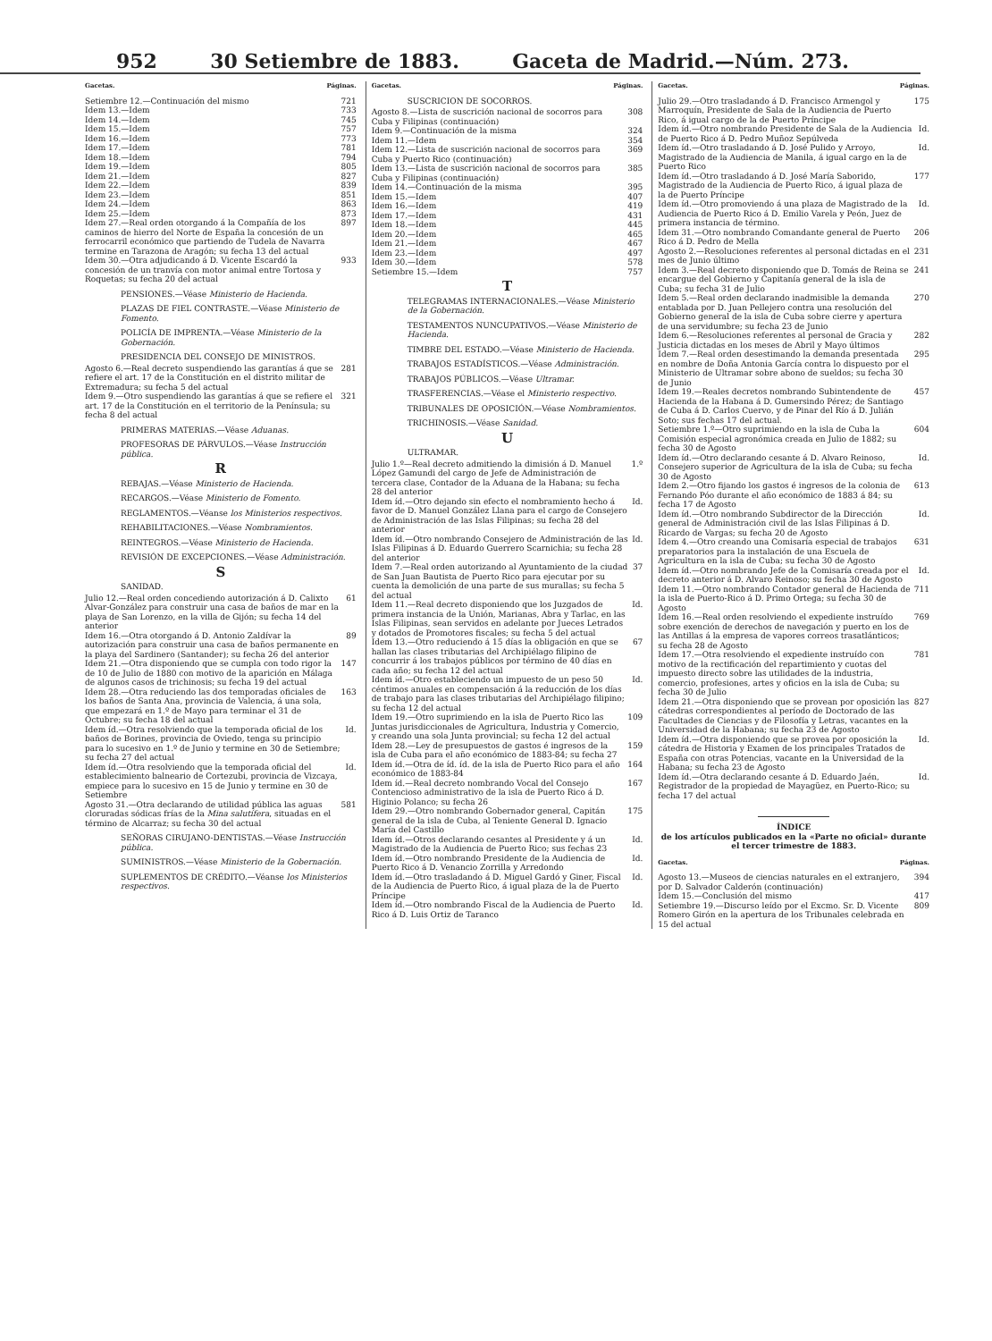952 30 Setiembre de 1883. Gaceta de Madrid.—Núm. 273.
Gacetas. Páginas.
Setiembre 12.—Continuación del mismo 721
Idem 13.—Idem 733
Idem 14.—Idem 745
Idem 15.—Idem 757
Idem 16.—Idem 773
Idem 17.—Idem 781
Idem 18.—Idem 794
Idem 19.—Idem 805
Idem 21.—Idem 827
Idem 22.—Idem 839
Idem 23.—Idem 851
Idem 24.—Idem 863
Idem 25.—Idem 873
Idem 27.—Real orden otorgando á la Compañía de los caminos de hierro del Norte de España la concesión de un ferrocarril económico que partiendo de Tudela de Navarra termine en Tarazona de Aragón; su fecha 13 del actual 897
Idem 30.—Otra adjudicando á D. Vicente Escardó la concesión de un tranvía con motor animal entre Tortosa y Roquetas; su fecha 20 del actual 933
PENSIONES.—Véase Ministerio de Hacienda.
PLAZAS DE FIEL CONTRASTE.—Véase Ministerio de Fomento.
POLICÍA DE IMPRENTA.—Véase Ministerio de la Gobernación.
PRESIDENCIA DEL CONSEJO DE MINISTROS.
Agosto 6.—Real decreto suspendiendo las garantías á que se refiere el art. 17 de la Constitución en el distrito militar de Extremadura; su fecha 5 del actual 281
Idem 9.—Otro suspendiendo las garantías á que se refiere el art. 17 de la Constitución en el territorio de la Península; su fecha 8 del actual 321
PRIMERAS MATERIAS.—Véase Aduanas.
PROFESORAS DE PÁRVULOS.—Véase Instrucción pública.
R
REBAJAS.—Véase Ministerio de Hacienda.
RECARGOS.—Véase Ministerio de Fomento.
REGLAMENTOS.—Véanse los Ministerios respectivos.
REHABILITACIONES.—Véase Nombramientos.
REINTEGROS.—Véase Ministerio de Hacienda.
REVISIÓN DE EXCEPCIONES.—Véase Administración.
S
SANIDAD.
Julio 12.—Real orden concediendo autorización á D. Calixto Alvar-González para construir una casa de baños de mar en la playa de San Lorenzo, en la villa de Gijón; su fecha 14 del anterior 61
Idem 16.—Otra otorgando á D. Antonio Zaldívar la autorización para construir una casa de baños permanente en la playa del Sardinero (Santander); su fecha 26 del anterior 89
Idem 21.—Otra disponiendo que se cumpla con todo rigor la de 10 de Julio de 1880 con motivo de la aparición en Málaga de algunos casos de trichinosis; su fecha 19 del actual 147
Idem 28.—Otra reduciendo las dos temporadas oficiales de los baños de Santa Ana, provincia de Valencia, á una sola, que empezará en 1.º de Mayo para terminar el 31 de Octubre; su fecha 18 del actual 163
Idem íd.—Otra resolviendo que la temporada oficial de los baños de Borines, provincia de Oviedo, tenga su principio para lo sucesivo en 1.º de Junio y termine en 30 de Setiembre; su fecha 27 del actual Id.
Idem íd.—Otra resolviendo que la temporada oficial del establecimiento balneario de Cortezubi, provincia de Vizcaya, empiece para lo sucesivo en 15 de Junio y termine en 30 de Setiembre Id.
Agosto 31.—Otra declarando de utilidad pública las aguas cloruradas sódicas frías de la Mina salutífera, situadas en el término de Alcarraz; su fecha 30 del actual 581
SEÑORAS CIRUJANO-DENTISTAS.—Véase Instrucción pública.
SUMINISTROS.—Véase Ministerio de la Gobernación.
SUPLEMENTOS DE CRÉDITO.—Véanse los Ministerios respectivos.
Gacetas. Páginas.
SUSCRICION DE SOCORROS.
Agosto 8.—Lista de suscrición nacional de socorros para Cuba y Filipinas (continuación) 308
Idem 9.—Continuación de la misma 324
Idem 11.—Idem 354
Idem 12.—Lista de suscrición nacional de socorros para Cuba y Puerto Rico (continuación) 369
Idem 13.—Lista de suscrición nacional de socorros para Cuba y Filipinas (continuación) 385
Idem 14.—Continuación de la misma 395
Idem 15.—Idem 407
Idem 16.—Idem 419
Idem 17.—Idem 431
Idem 18.—Idem 445
Idem 20.—Idem 465
Idem 21.—Idem 467
Idem 23.—Idem 497
Idem 30.—Idem 578
Setiembre 15.—Idem 757
T
TELEGRAMAS INTERNACIONALES.—Véase Ministerio de la Gobernación.
TESTAMENTOS NUNCUPATIVOS.—Véase Ministerio de Hacienda.
TIMBRE DEL ESTADO.—Véase Ministerio de Hacienda.
TRABAJOS ESTADÍSTICOS.—Véase Administración.
TRABAJOS PÚBLICOS.—Véase Ultramar.
TRASFERENCIAS.—Véase el Ministerio respectivo.
TRIBUNALES DE OPOSICIÓN.—Véase Nombramientos.
TRICHINOSIS.—Véase Sanidad.
U
ULTRAMAR.
Julio 1.º—Real decreto admitiendo la dimisión á D. Manuel López Gamundi del cargo de Jefe de Administración de tercera clase, Contador de la Aduana de la Habana; su fecha 28 del anterior 1.º
Idem íd.—Otro dejando sin efecto el nombramiento hecho á favor de D. Manuel González Llana para el cargo de Consejero de Administración de las Islas Filipinas; su fecha 28 del anterior Id.
Idem íd.—Otro nombrando Consejero de Administración de las Islas Filipinas á D. Eduardo Guerrero Scarnichia; su fecha 28 del anterior Id.
Idem 7.—Real orden autorizando al Ayuntamiento de la ciudad de San Juan Bautista de Puerto Rico para ejecutar por su cuenta la demolición de una parte de sus murallas; su fecha 5 del actual 37
Idem 11.—Real decreto disponiendo que los Juzgados de primera instancia de la Unión, Marianas, Abra y Tarlac, en las Islas Filipinas, sean servidos en adelante por Jueces Letrados y dotados de Promotores fiscales; su fecha 5 del actual Id.
Idem 13.—Otro reduciendo á 15 días la obligación en que se hallan las clases tributarias del Archipiélago filipino de concurrir á los trabajos públicos por término de 40 días en cada año; su fecha 12 del actual 67
Idem íd.—Otro estableciendo un impuesto de un peso 50 céntimos anuales en compensación á la reducción de los días de trabajo para las clases tributarias del Archipiélago filipino; su fecha 12 del actual Id.
Idem 19.—Otro suprimiendo en la isla de Puerto Rico las Juntas jurisdiccionales de Agricultura, Industria y Comercio, y creando una sola Junta provincial; su fecha 12 del actual 109
Idem 28.—Ley de presupuestos de gastos é ingresos de la isla de Cuba para el año económico de 1883-84; su fecha 27 159
Idem íd.—Otra de íd. íd. de la isla de Puerto Rico para el año económico de 1883-84 164
Idem íd.—Real decreto nombrando Vocal del Consejo Contencioso administrativo de la isla de Puerto Rico á D. Higinio Polanco; su fecha 26 167
Idem 29.—Otro nombrando Gobernador general, Capitán general de la isla de Cuba, al Teniente General D. Ignacio María del Castillo 175
Idem íd.—Otros declarando cesantes al Presidente y á un Magistrado de la Audiencia de Puerto Rico; sus fechas 23 Id.
Idem íd.—Otro nombrando Presidente de la Audiencia de Puerto Rico á D. Venancio Zorrilla y Arredondo Id.
Idem íd.—Otro trasladando á D. Miguel Gardó y Giner, Fiscal de la Audiencia de Puerto Rico, á igual plaza de la de Puerto Príncipe Id.
Idem íd.—Otro nombrando Fiscal de la Audiencia de Puerto Rico á D. Luis Ortiz de Taranco Id.
Gacetas. Páginas.
Julio 29.—Otro trasladando á D. Francisco Armengol y Marroquín, Presidente de Sala de la Audiencia de Puerto Rico, á igual cargo de la de Puerto Príncipe 175
Idem íd.—Otro nombrando Presidente de Sala de la Audiencia de Puerto Rico á D. Pedro Muñoz Sepúlveda Id.
Idem íd.—Otro trasladando á D. José Pulido y Arroyo, Magistrado de la Audiencia de Manila, á igual cargo en la de Puerto Rico Id.
Idem íd.—Otro trasladando á D. José María Saborido, Magistrado de la Audiencia de Puerto Rico, á igual plaza de la de Puerto Príncipe 177
Idem íd.—Otro promoviendo á una plaza de Magistrado de la Audiencia de Puerto Rico á D. Emilio Varela y Peón, Juez de primera instancia de término. Id.
Idem 31.—Otro nombrando Comandante general de Puerto Rico á D. Pedro de Mella 206
Agosto 2.—Resoluciones referentes al personal dictadas en el mes de Junio último 231
Idem 3.—Real decreto disponiendo que D. Tomás de Reina se encargue del Gobierno y Capitanía general de la isla de Cuba; su fecha 31 de Julio 241
Idem 5.—Real orden declarando inadmisible la demanda entablada por D. Juan Pellejero contra una resolución del Gobierno general de la isla de Cuba sobre cierre y apertura de una servidumbre; su fecha 23 de Junio 270
Idem 6.—Resoluciones referentes al personal de Gracia y Justicia dictadas en los meses de Abril y Mayo últimos 282
Idem 7.—Real orden desestimando la demanda presentada en nombre de Doña Antonia García contra lo dispuesto por el Ministerio de Ultramar sobre abono de sueldos; su fecha 30 de Junio 295
Idem 19.—Reales decretos nombrando Subintendente de Hacienda de la Habana á D. Gumersindo Pérez; de Santiago de Cuba á D. Carlos Cuervo, y de Pinar del Río á D. Julián Soto; sus fechas 17 del actual. 457
Setiembre 1.º—Otro suprimiendo en la isla de Cuba la Comisión especial agronómica creada en Julio de 1882; su fecha 30 de Agosto 604
Idem íd.—Otro declarando cesante á D. Alvaro Reinoso, Consejero superior de Agricultura de la isla de Cuba; su fecha 30 de Agosto Id.
Idem 2.—Otro fijando los gastos é ingresos de la colonia de Fernando Póo durante el año económico de 1883 á 84; su fecha 17 de Agosto 613
Idem íd.—Otro nombrando Subdirector de la Dirección general de Administración civil de las Islas Filipinas á D. Ricardo de Vargas; su fecha 20 de Agosto Id.
Idem 4.—Otro creando una Comisaría especial de trabajos preparatorios para la instalación de una Escuela de Agricultura en la isla de Cuba; su fecha 30 de Agosto 631
Idem íd.—Otro nombrando Jefe de la Comisaría creada por el decreto anterior á D. Alvaro Reinoso; su fecha 30 de Agosto Id.
Idem 11.—Otro nombrando Contador general de Hacienda de la isla de Puerto-Rico á D. Primo Ortega; su fecha 30 de Agosto 711
Idem 16.—Real orden resolviendo el expediente instruído sobre exención de derechos de navegación y puerto en los de las Antillas á la empresa de vapores correos trasatlánticos; su fecha 28 de Agosto 769
Idem 17.—Otra resolviendo el expediente instruído con motivo de la rectificación del repartimiento y cuotas del impuesto directo sobre las utilidades de la industria, comercio, profesiones, artes y oficios en la isla de Cuba; su fecha 30 de Julio 781
Idem 21.—Otra disponiendo que se provean por oposición las cátedras correspondientes al período de Doctorado de las Facultades de Ciencias y de Filosofía y Letras, vacantes en la Universidad de la Habana; su fecha 23 de Agosto 827
Idem íd.—Otra disponiendo que se provea por oposición la cátedra de Historia y Examen de los principales Tratados de España con otras Potencias, vacante en la Universidad de la Habana; su fecha 23 de Agosto Id.
Idem íd.—Otra declarando cesante á D. Eduardo Jaén, Registrador de la propiedad de Mayagüez, en Puerto-Rico; su fecha 17 del actual Id.
ÍNDICE
de los artículos publicados en la «Parte no oficial» durante el tercer trimestre de 1883.
Gacetas. Páginas.
Agosto 13.—Museos de ciencias naturales en el extranjero, por D. Salvador Calderón (continuación) 394
Idem 15.—Conclusión del mismo 417
Setiembre 19.—Discurso leído por el Excmo. Sr. D. Vicente Romero Girón en la apertura de los Tribunales celebrada en 15 del actual 809